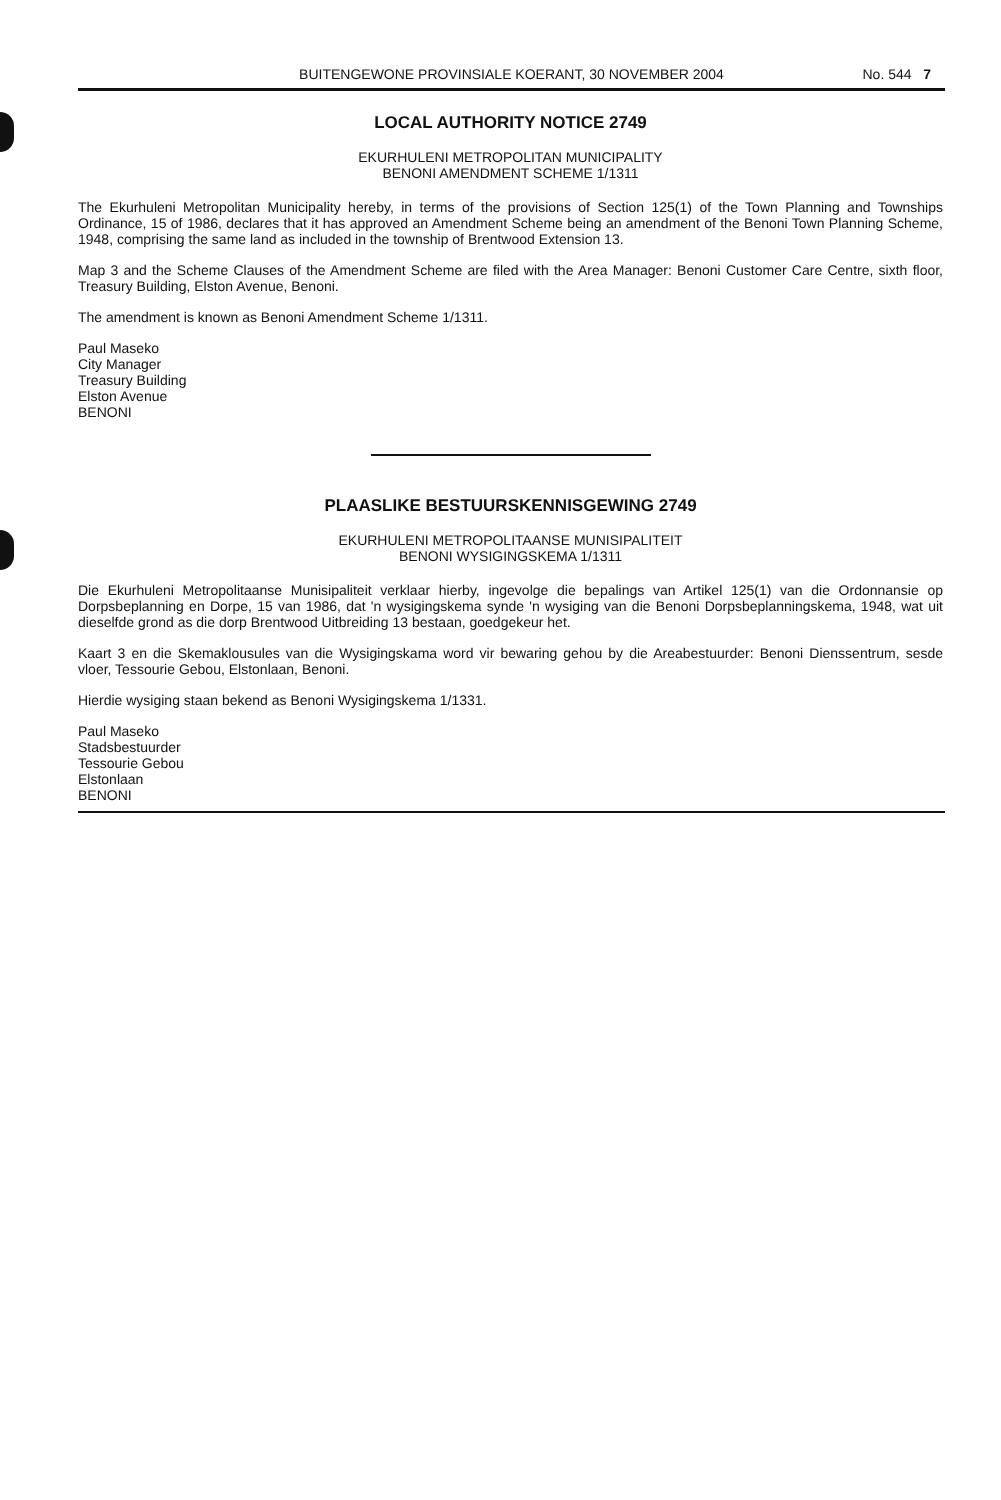BUITENGEWONE PROVINSIALE KOERANT, 30 NOVEMBER 2004
No. 544 7
LOCAL AUTHORITY NOTICE 2749
EKURHULENI METROPOLITAN MUNICIPALITY
BENONI AMENDMENT SCHEME 1/1311
The Ekurhuleni Metropolitan Municipality hereby, in terms of the provisions of Section 125(1) of the Town Planning and Townships Ordinance, 15 of 1986, declares that it has approved an Amendment Scheme being an amendment of the Benoni Town Planning Scheme, 1948, comprising the same land as included in the township of Brentwood Extension 13.
Map 3 and the Scheme Clauses of the Amendment Scheme are filed with the Area Manager: Benoni Customer Care Centre, sixth floor, Treasury Building, Elston Avenue, Benoni.
The amendment is known as Benoni Amendment Scheme 1/1311.
Paul Maseko
City Manager
Treasury Building
Elston Avenue
BENONI
PLAASLIKE BESTUURSKENNISGEWING 2749
EKURHULENI METROPOLITAANSE MUNISIPALITEIT
BENONI WYSIGINGSKEMA 1/1311
Die Ekurhuleni Metropolitaanse Munisipaliteit verklaar hierby, ingevolge die bepalings van Artikel 125(1) van die Ordonnansie op Dorpsbeplanning en Dorpe, 15 van 1986, dat 'n wysigingskema synde 'n wysiging van die Benoni Dorpsbeplanningskema, 1948, wat uit dieselfde grond as die dorp Brentwood Uitbreiding 13 bestaan, goedgekeur het.
Kaart 3 en die Skemaklousules van die Wysigingskama word vir bewaring gehou by die Areabestuurder: Benoni Dienssentrum, sesde vloer, Tessourie Gebou, Elstonlaan, Benoni.
Hierdie wysiging staan bekend as Benoni Wysigingskema 1/1331.
Paul Maseko
Stadsbestuurder
Tessourie Gebou
Elstonlaan
BENONI